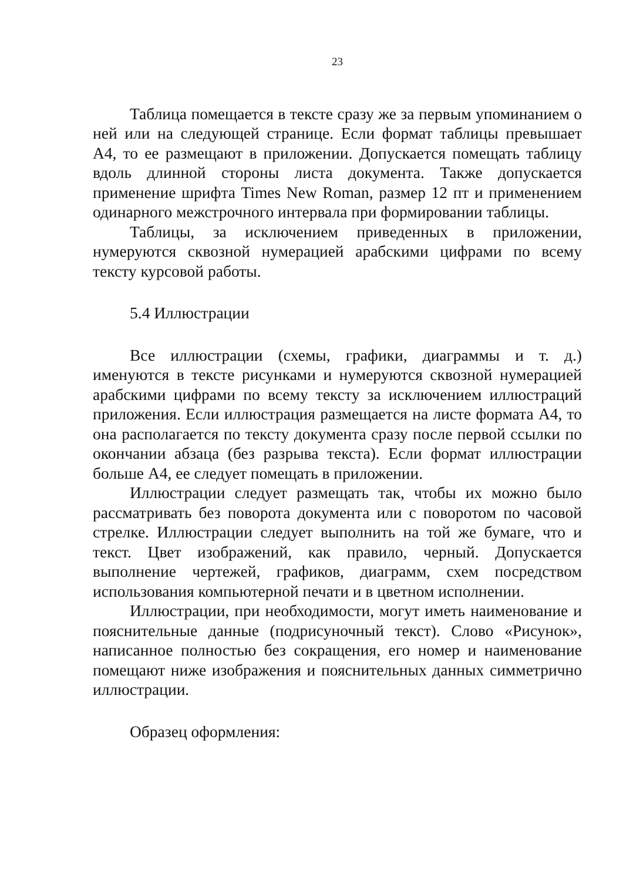23
Таблица помещается в тексте сразу же за первым упоминанием о ней или на следующей странице. Если формат таблицы превышает А4, то ее размещают в приложении. Допускается помещать таблицу вдоль длинной стороны листа документа. Также допускается применение шрифта Times New Roman, размер 12 пт и применением одинарного межстрочного интервала при формировании таблицы.
Таблицы, за исключением приведенных в приложении, нумеруются сквозной нумерацией арабскими цифрами по всему тексту курсовой работы.
5.4 Иллюстрации
Все иллюстрации (схемы, графики, диаграммы и т. д.) именуются в тексте рисунками и нумеруются сквозной нумерацией арабскими цифрами по всему тексту за исключением иллюстраций приложения. Если иллюстрация размещается на листе формата А4, то она располагается по тексту документа сразу после первой ссылки по окончании абзаца (без разрыва текста). Если формат иллюстрации больше А4, ее следует помещать в приложении.
Иллюстрации следует размещать так, чтобы их можно было рассматривать без поворота документа или с поворотом по часовой стрелке. Иллюстрации следует выполнить на той же бумаге, что и текст. Цвет изображений, как правило, черный. Допускается выполнение чертежей, графиков, диаграмм, схем посредством использования компьютерной печати и в цветном исполнении.
Иллюстрации, при необходимости, могут иметь наименование и пояснительные данные (подрисуночный текст). Слово «Рисунок», написанное полностью без сокращения, его номер и наименование помещают ниже изображения и пояснительных данных симметрично иллюстрации.
Образец оформления: